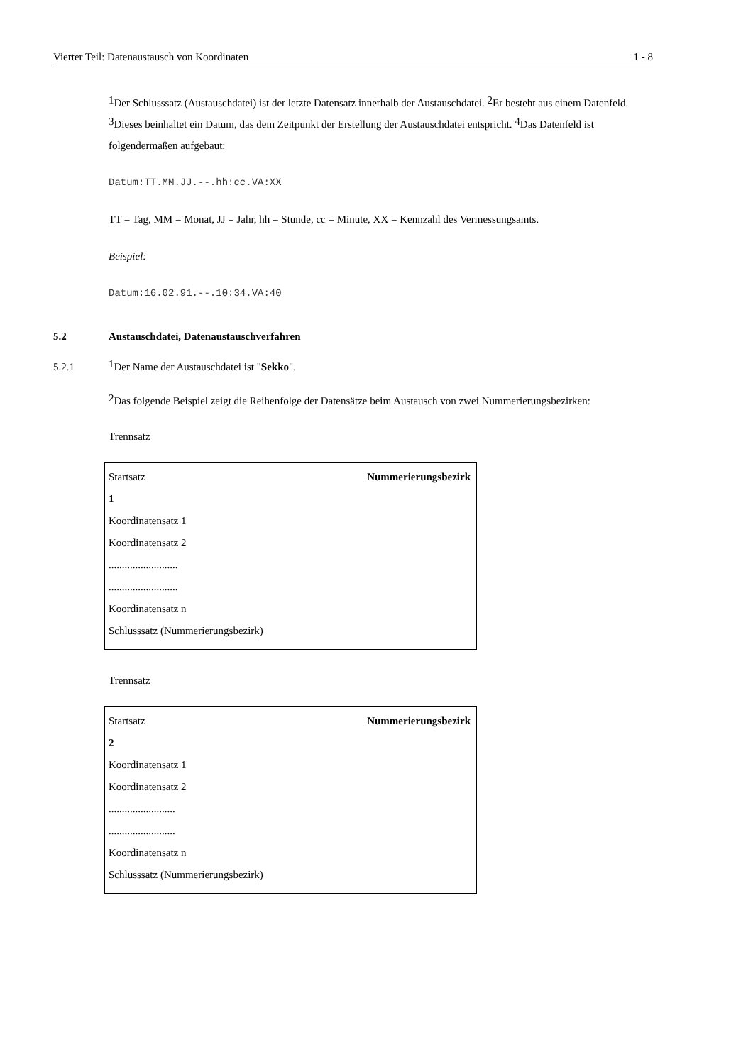Vierter Teil: Datenaustausch von Koordinaten 1 - 8
<sup>1</sup> Der Schlusssatz (Austauschdatei) ist der letzte Datensatz innerhalb der Austauschdatei. <sup>2</sup>Er besteht aus einem Datenfeld. <sup>3</sup>Dieses beinhaltet ein Datum, das dem Zeitpunkt der Erstellung der Austauschdatei entspricht. <sup>4</sup>Das Datenfeld ist folgendermaßen aufgebaut:
Datum:TT.MM.JJ.--.hh:cc.VA:XX
TT = Tag, MM = Monat, JJ = Jahr, hh = Stunde, cc = Minute, XX = Kennzahl des Vermessungsamts.
Beispiel:
Datum:16.02.91.--.10:34.VA:40
5.2 Austauschdatei, Datenaustauschverfahren
5.2.1<sup>1</sup>Der Name der Austauschdatei ist "Sekko".
<sup>2</sup> Das folgende Beispiel zeigt die Reihenfolge der Datensätze beim Austausch von zwei Nummerierungsbezirken:
Trennsatz
Startsatz Nummerierungsbezirk
1
Koordinatensatz 1
Koordinatensatz 2
..........................
..........................
Koordinatensatz n
Schlusssatz (Nummerierungsbezirk)
Trennsatz
Startsatz Nummerierungsbezirk
2
Koordinatensatz 1
Koordinatensatz 2
.........................
.........................
Koordinatensatz n
Schlusssatz (Nummerierungsbezirk)